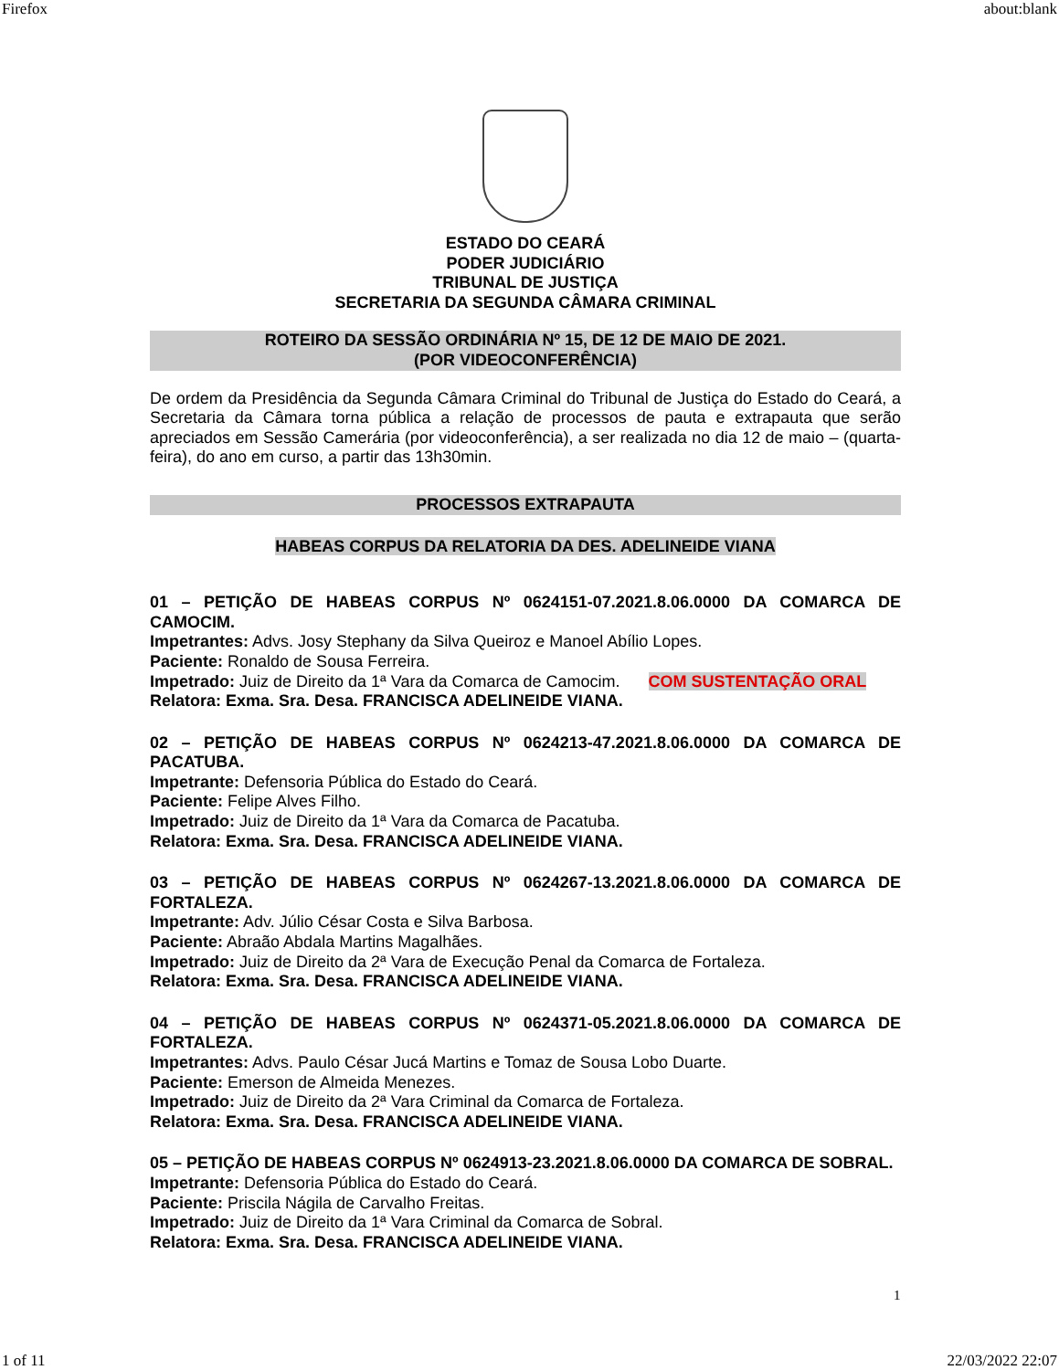Firefox about:blank
ESTADO DO CEARÁ
PODER JUDICIÁRIO
TRIBUNAL DE JUSTIÇA
SECRETARIA DA SEGUNDA CÂMARA CRIMINAL
ROTEIRO DA SESSÃO ORDINÁRIA Nº 15, DE 12 DE MAIO DE 2021.
(POR VIDEOCONFERÊNCIA)
De ordem da Presidência da Segunda Câmara Criminal do Tribunal de Justiça do Estado do Ceará, a Secretaria da Câmara torna pública a relação de processos de pauta e extrapauta que serão apreciados em Sessão Camerária (por videoconferência), a ser realizada no dia 12 de maio – (quarta-feira), do ano em curso, a partir das 13h30min.
PROCESSOS EXTRAPAUTA
HABEAS CORPUS DA RELATORIA DA DES. ADELINEIDE VIANA
01 – PETIÇÃO DE HABEAS CORPUS Nº 0624151-07.2021.8.06.0000 DA COMARCA DE CAMOCIM.
Impetrantes: Advs. Josy Stephany da Silva Queiroz e Manoel Abílio Lopes.
Paciente: Ronaldo de Sousa Ferreira.
Impetrado: Juiz de Direito da 1ª Vara da Comarca de Camocim. COM SUSTENTAÇÃO ORAL
Relatora: Exma. Sra. Desa. FRANCISCA ADELINEIDE VIANA.
02 – PETIÇÃO DE HABEAS CORPUS Nº 0624213-47.2021.8.06.0000 DA COMARCA DE PACATUBA.
Impetrante: Defensoria Pública do Estado do Ceará.
Paciente: Felipe Alves Filho.
Impetrado: Juiz de Direito da 1ª Vara da Comarca de Pacatuba.
Relatora: Exma. Sra. Desa. FRANCISCA ADELINEIDE VIANA.
03 – PETIÇÃO DE HABEAS CORPUS Nº 0624267-13.2021.8.06.0000 DA COMARCA DE FORTALEZA.
Impetrante: Adv. Júlio César Costa e Silva Barbosa.
Paciente: Abraão Abdala Martins Magalhães.
Impetrado: Juiz de Direito da 2ª Vara de Execução Penal da Comarca de Fortaleza.
Relatora: Exma. Sra. Desa. FRANCISCA ADELINEIDE VIANA.
04 – PETIÇÃO DE HABEAS CORPUS Nº 0624371-05.2021.8.06.0000 DA COMARCA DE FORTALEZA.
Impetrantes: Advs. Paulo César Jucá Martins e Tomaz de Sousa Lobo Duarte.
Paciente: Emerson de Almeida Menezes.
Impetrado: Juiz de Direito da 2ª Vara Criminal da Comarca de Fortaleza.
Relatora: Exma. Sra. Desa. FRANCISCA ADELINEIDE VIANA.
05 – PETIÇÃO DE HABEAS CORPUS Nº 0624913-23.2021.8.06.0000 DA COMARCA DE SOBRAL.
Impetrante: Defensoria Pública do Estado do Ceará.
Paciente: Priscila Nágila de Carvalho Freitas.
Impetrado: Juiz de Direito da 1ª Vara Criminal da Comarca de Sobral.
Relatora: Exma. Sra. Desa. FRANCISCA ADELINEIDE VIANA.
1
1 of 11 22/03/2022 22:07